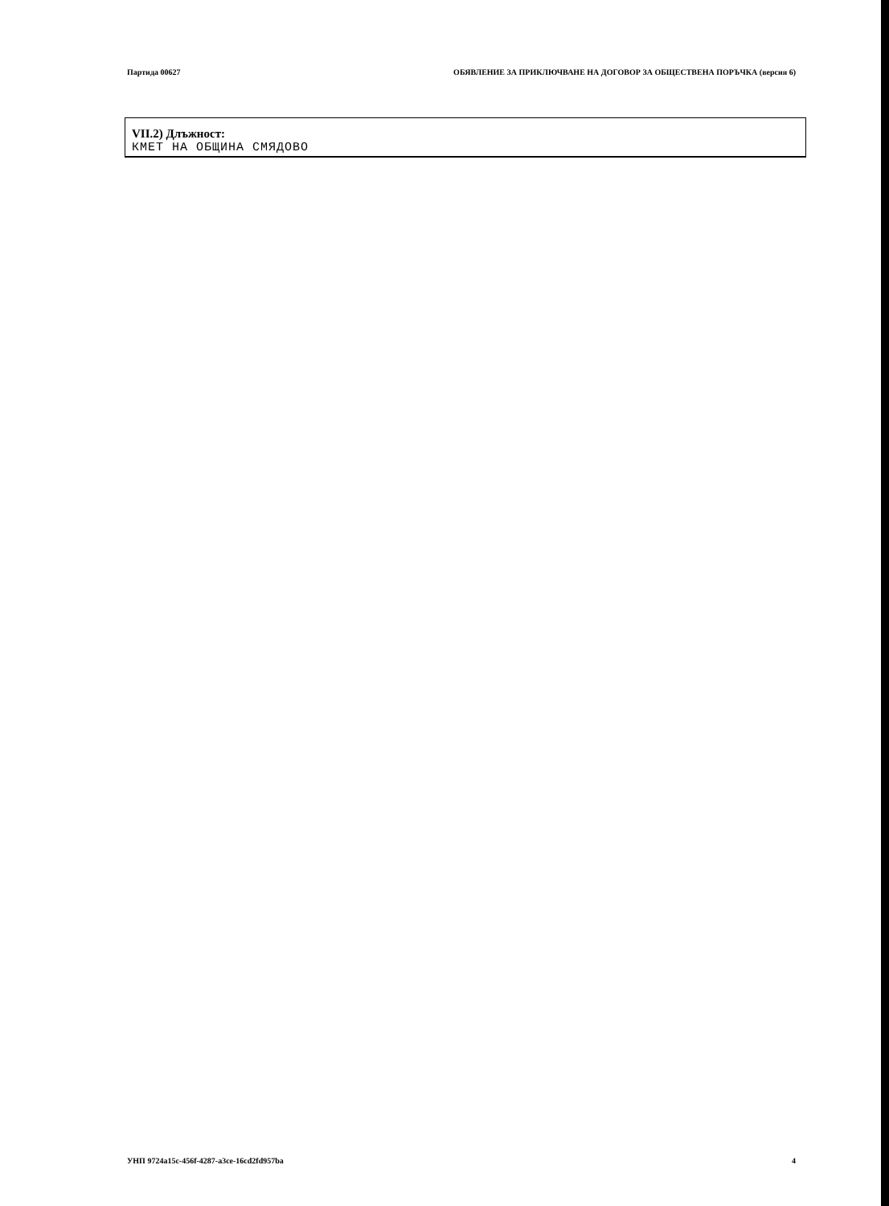Партида 00627 ОБЯВЛЕНИЕ ЗА ПРИКЛЮЧВАНЕ НА ДОГОВОР ЗА ОБЩЕСТВЕНА ПОРЪЧКА (версия 6)
VII.2) Длъжност:
КМЕТ НА ОБЩИНА СМЯДОВО
УНП 9724a15c-456f-4287-a3ce-16cd2fd957ba 4